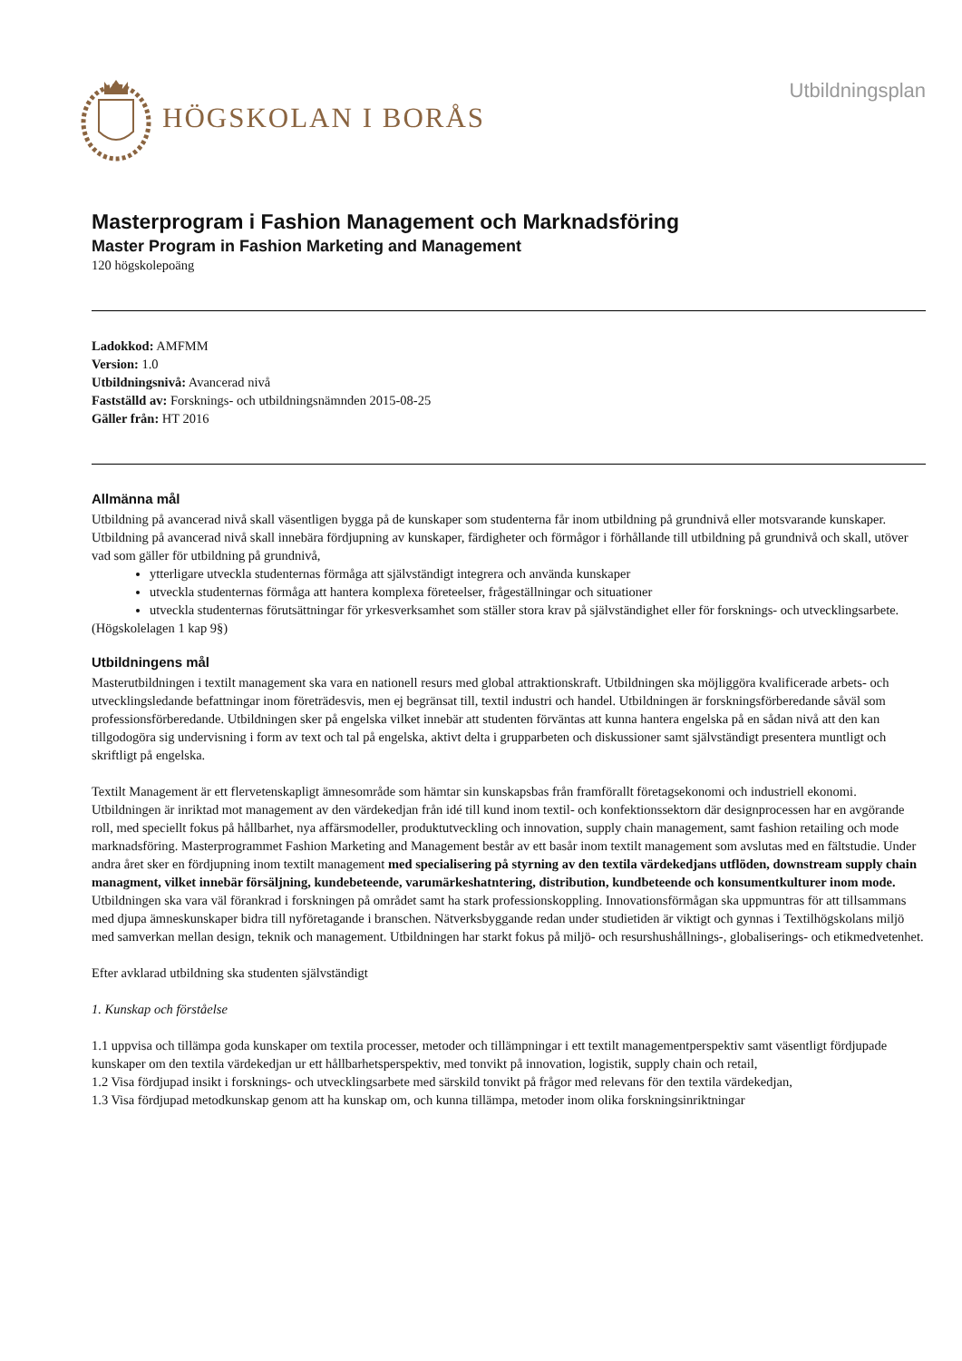HÖGSKOLAN I BORÅS
Utbildningsplan
Masterprogram i Fashion Management och Marknadsföring
Master Program in Fashion Marketing and Management
120 högskolepoäng
Ladokkod: AMFMM
Version: 1.0
Utbildningsnivå: Avancerad nivå
Fastställd av: Forsknings- och utbildningsnämnden 2015-08-25
Gäller från: HT 2016
Allmänna mål
Utbildning på avancerad nivå skall väsentligen bygga på de kunskaper som studenterna får inom utbildning på grundnivå eller motsvarande kunskaper. Utbildning på avancerad nivå skall innebära fördjupning av kunskaper, färdigheter och förmågor i förhållande till utbildning på grundnivå och skall, utöver vad som gäller för utbildning på grundnivå,
ytterligare utveckla studenternas förmåga att självständigt integrera och använda kunskaper
utveckla studenternas förmåga att hantera komplexa företeelser, frågeställningar och situationer
utveckla studenternas förutsättningar för yrkesverksamhet som ställer stora krav på självständighet eller för forsknings- och utvecklingsarbete.
(Högskolelagen 1 kap 9§)
Utbildningens mål
Masterutbildningen i textilt management ska vara en nationell resurs med global attraktionskraft. Utbildningen ska möjliggöra kvalificerade arbets- och utvecklingsledande befattningar inom företrädesvis, men ej begränsat till, textil industri och handel. Utbildningen är forskningsförberedande såväl som professionsförberedande. Utbildningen sker på engelska vilket innebär att studenten förväntas att kunna hantera engelska på en sådan nivå att den kan tillgodogöra sig undervisning i form av text och tal på engelska, aktivt delta i grupparbeten och diskussioner samt självständigt presentera muntligt och skriftligt på engelska.
Textilt Management är ett flervetenskapligt ämnesområde som hämtar sin kunskapsbas från framförallt företagsekonomi och industriell ekonomi. Utbildningen är inriktad mot management av den värdekedjan från idé till kund inom textil- och konfektionssektorn där designprocessen har en avgörande roll, med speciellt fokus på hållbarhet, nya affärsmodeller, produktutveckling och innovation, supply chain management, samt fashion retailing och mode marknadsföring. Masterprogrammet Fashion Marketing and Management består av ett basår inom textilt management som avslutas med en fältstudie. Under andra året sker en fördjupning inom textilt management med specialisering på styrning av den textila värdekedjans utflöden, downstream supply chain managment, vilket innebär försäljning, kundebeteende, varumärkeshatntering, distribution, kundbeteende och konsumentkulturer inom mode. Utbildningen ska vara väl förankrad i forskningen på området samt ha stark professionskoppling. Innovationsförmågan ska uppmuntras för att tillsammans med djupa ämneskunskaper bidra till nyföretagande i branschen. Nätverksbyggande redan under studietiden är viktigt och gynnas i Textilhögskolans miljö med samverkan mellan design, teknik och management. Utbildningen har starkt fokus på miljö- och resurshushållnings-, globaliserings- och etikmedvetenhet.
Efter avklarad utbildning ska studenten självständigt
1. Kunskap och förståelse
1.1 uppvisa och tillämpa goda kunskaper om textila processer, metoder och tillämpningar i ett textilt managementperspektiv samt väsentligt fördjupade kunskaper om den textila värdekedjan ur ett hållbarhetsperspektiv, med tonvikt på innovation, logistik, supply chain och retail,
1.2 Visa fördjupad insikt i forsknings- och utvecklingsarbete med särskild tonvikt på frågor med relevans för den textila värdekedjan,
1.3 Visa fördjupad metodkunskap genom att ha kunskap om, och kunna tillämpa, metoder inom olika forskningsinriktningar